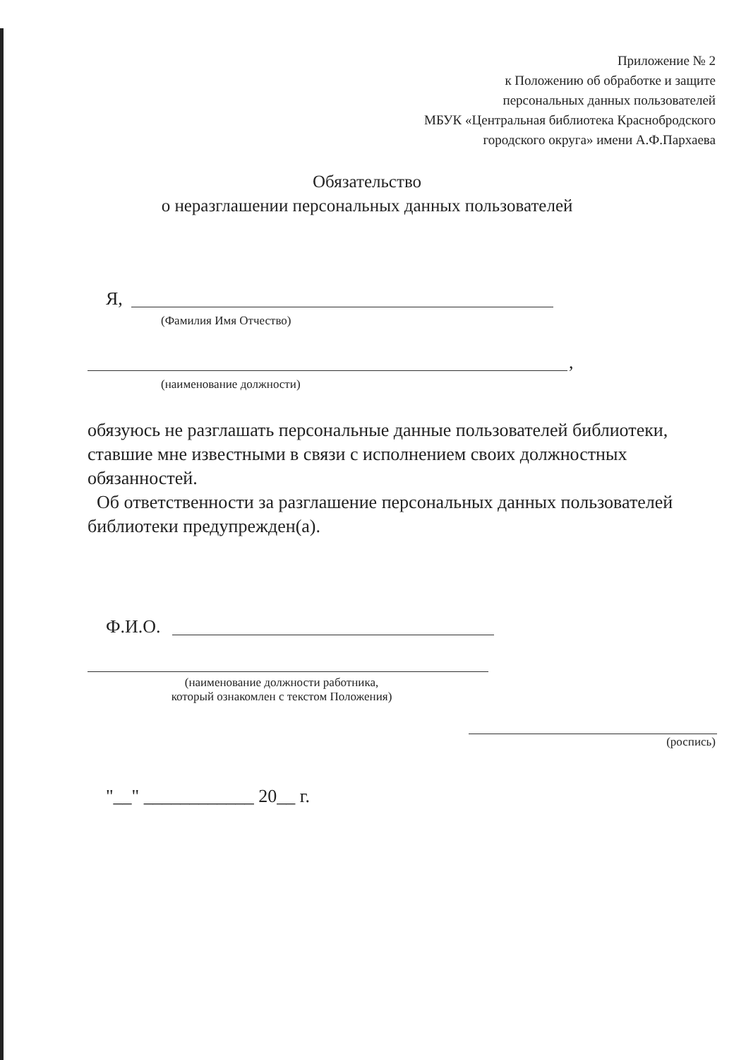Приложение № 2
к Положению об обработке и защите
персональных данных пользователей
МБУК «Центральная библиотека Краснобродского
городского округа» имени А.Ф.Пархаева
Обязательство
о неразглашении персональных данных пользователей
Я,
(Фамилия Имя Отчество)
,
(наименование должности)
обязуюсь не разглашать персональные данные пользователей библиотеки, ставшие мне известными в связи с исполнением своих должностных обязанностей.
Об ответственности за разглашение персональных данных пользователей библиотеки предупрежден(а).
Ф.И.О.
(наименование должности работника,
который ознакомлен с текстом Положения)
(роспись)
"__" ____________ 20__ г.